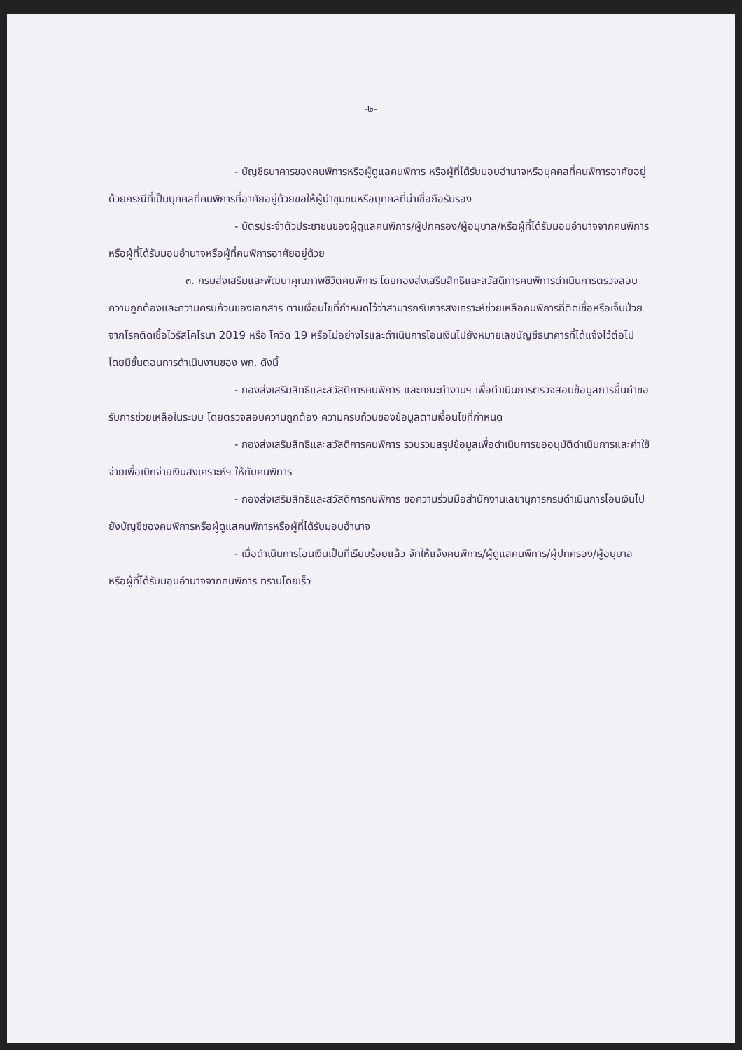-๒-
- บัญชีธนาคารของคนพิการหรือผู้ดูแลคนพิการ หรือผู้ที่ได้รับมอบอำนาจหรือบุคคลที่คนพิการอาศัยอยู่ด้วยกรณีที่เป็นบุคคลที่คนพิการที่อาศัยอยู่ด้วยขอให้ผู้นำชุมชนหรือบุคคลที่น่าเชื่อถือรับรอง
- บัตรประจำตัวประชาชนของผู้ดูแลคนพิการ/ผู้ปกครอง/ผู้อนุบาล/หรือผู้ที่ได้รับมอบอำนาจจากคนพิการ หรือผู้ที่ได้รับมอบอำนาจหรือผู้ที่คนพิการอาศัยอยู่ด้วย
๓. กรมส่งเสริมและพัฒนาคุณภาพชีวิตคนพิการ โดยกองส่งเสริมสิทธิและสวัสดิการคนพิการดำเนินการตรวจสอบความถูกต้องและความครบถ้วนของเอกสาร ตามเงื่อนไขที่กำหนดไว้ว่าสามารถรับการสงเคราะห์ช่วยเหลือคนพิการที่ติดเชื้อหรือเจ็บป่วยจากโรคติดเชื้อไวรัสโคโรนา 2019 หรือ โควิด 19 หรือไม่อย่างไรและดำเนินการโอนเงินไปยังหมายเลขบัญชีธนาคารที่ได้แจ้งไว้ต่อไป โดยมีขั้นตอนการดำเนินงานของ พก. ดังนี้
- กองส่งเสริมสิทธิและสวัสดิการคนพิการ และคณะทำงานฯ เพื่อดำเนินการตรวจสอบข้อมูลการยื่นคำขอรับการช่วยเหลือในระบบ โดยตรวจสอบความถูกต้อง ความครบถ้วนของข้อมูลตามเงื่อนไขที่กำหนด
- กองส่งเสริมสิทธิและสวัสดิการคนพิการ รวบรวมสรุปข้อมูลเพื่อดำเนินการขออนุมัติดำเนินการและค่าใช้จ่ายเพื่อเบิกจ่ายเงินสงเคราะห์ฯ ให้กับคนพิการ
- กองส่งเสริมสิทธิและสวัสดิการคนพิการ ขอความร่วมมือสำนักงานเลขานุการกรมดำเนินการโอนเงินไปยังบัญชีของคนพิการหรือผู้ดูแลคนพิการหรือผู้ที่ได้รับมอบอำนาจ
- เมื่อดำเนินการโอนเงินเป็นที่เรียบร้อยแล้ว จักให้แจ้งคนพิการ/ผู้ดูแลคนพิการ/ผู้ปกครอง/ผู้อนุบาล หรือผู้ที่ได้รับมอบอำนาจจากคนพิการ ทราบโดยเร็ว